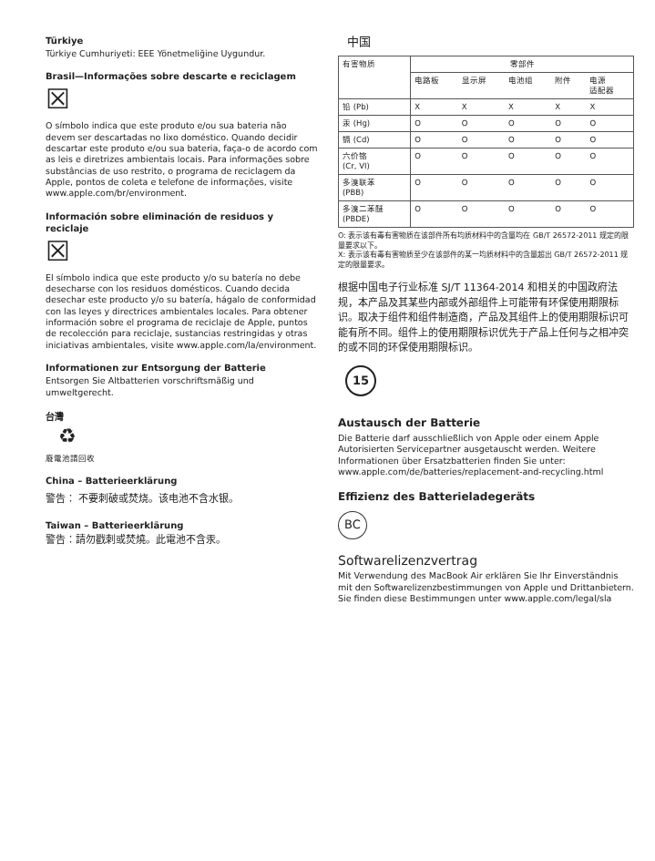Türkiye
Türkiye Cumhuriyeti: EEE Yönetmeliğine Uygundur.
Brasil—Informações sobre descarte e reciclagem
☒
O símbolo indica que este produto e/ou sua bateria não devem ser descartadas no lixo doméstico. Quando decidir descartar este produto e/ou sua bateria, faça-o de acordo com as leis e diretrizes ambientais locais. Para informações sobre substâncias de uso restrito, o programa de reciclagem da Apple, pontos de coleta e telefone de informações, visite www.apple.com/br/environment.
Información sobre eliminación de residuos y reciclaje
☒
El símbolo indica que este producto y/o su batería no debe desecharse con los residuos domésticos. Cuando decida desechar este producto y/o su batería, hágalo de conformidad con las leyes y directrices ambientales locales. Para obtener información sobre el programa de reciclaje de Apple, puntos de recolección para reciclaje, sustancias restringidas y otras iniciativas ambientales, visite www.apple.com/la/environment.
Informationen zur Entsorgung der Batterie
Entsorgen Sie Altbatterien vorschriftsmäßig und umweltgerecht.
台灣
♻
廢電池請回收
China – Batterieerklärung
警告： 不要刺破或焚烧。该电池不含水银。
Taiwan – Batterieerklärung
警告：請勿戳刺或焚燒。此電池不含汞。
中国
| 有害物质 | 零部件 | | | | |
| --- | --- | --- | --- | --- | --- |
| | 电路板 | 显示屏 | 电池组 | 附件 | 电源 适配器 |
| 铅 (Pb) | X | X | X | X | X |
| 汞 (Hg) | O | O | O | O | O |
| 镉 (Cd) | O | O | O | O | O |
| 六价铬 (Cr, VI) | O | O | O | O | O |
| 多溴联苯 (PBB) | O | O | O | O | O |
| 多溴二苯醚 (PBDE) | O | O | O | O | O |
O: 表示该有毒有害物质在该部件所有均质材料中的含量均在 GB/T 26572-2011 规定的限量要求以下。
X: 表示该有毒有害物质至少在该部件的某一均质材料中的含量超出 GB/T 26572-2011 规定的限量要求。
根据中国电子行业标准 SJ/T 11364-2014 和相关的中国政府法规，本产品及其某些内部或外部组件上可能带有环保使用期限标识。取决于组件和组件制造商，产品及其组件上的使用期限标识可能有所不同。组件上的使用期限标识优先于产品上任何与之相冲突的或不同的环保使用期限标识。
15
Austausch der Batterie
Die Batterie darf ausschließlich von Apple oder einem Apple Autorisierten Servicepartner ausgetauscht werden. Weitere Informationen über Ersatzbatterien finden Sie unter: www.apple.com/de/batteries/replacement-and-recycling.html
Effizienz des Batterieladegeräts
BC
Softwarelizenzvertrag
Mit Verwendung des MacBook Air erklären Sie Ihr Einverständnis mit den Softwarelizenzbestimmungen von Apple und Drittanbietern. Sie finden diese Bestimmungen unter www.apple.com/legal/sla